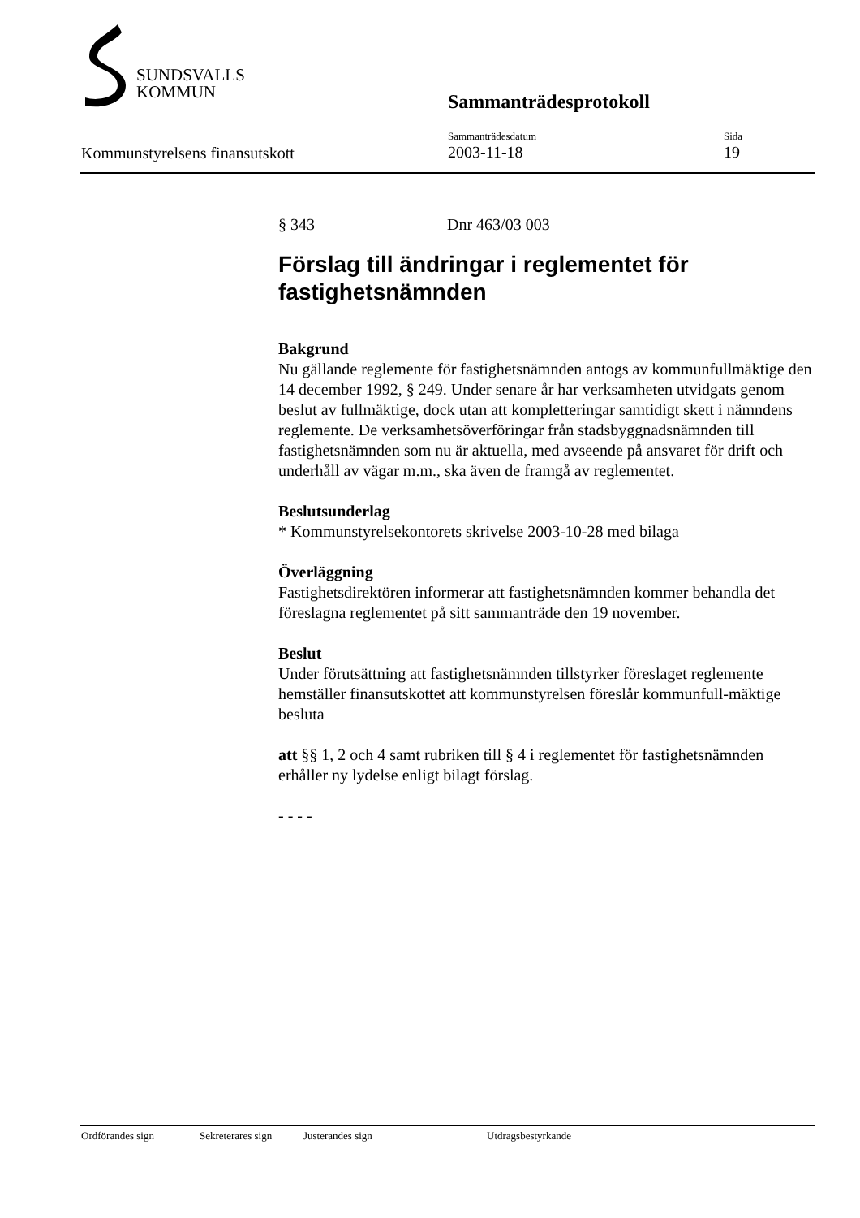SUNDSVALLS
KOMMUN
Sammanträdesprotokoll
Kommunstyrelsens finansutskott
Sammanträdesdatum
2003-11-18
Sida
19
§ 343 Dnr 463/03 003
Förslag till ändringar i reglementet för fastighetsnämnden
Bakgrund
Nu gällande reglemente för fastighetsnämnden antogs av kommunfullmäktige den 14 december 1992, § 249. Under senare år har verksamheten utvidgats genom beslut av fullmäktige, dock utan att kompletteringar samtidigt skett i nämndens reglemente. De verksamhetsöverföringar från stadsbyggnadsnämnden till fastighetsnämnden som nu är aktuella, med avseende på ansvaret för drift och underhåll av vägar m.m., ska även de framgå av reglementet.
Beslutsunderlag
* Kommunstyrelsekontorets skrivelse 2003-10-28 med bilaga
Överläggning
Fastighetsdirektören informerar att fastighetsnämnden kommer behandla det föreslagna reglementet på sitt sammanträde den 19 november.
Beslut
Under förutsättning att fastighetsnämnden tillstyrker föreslaget reglemente hemställer finansutskottet att kommunstyrelsen föreslår kommunfull-mäktige besluta
att §§ 1, 2 och 4 samt rubriken till § 4 i reglementet för fastighetsnämnden erhåller ny lydelse enligt bilagt förslag.
- - - -
Ordförandes sign Sekreterares sign Justerandes sign Utdragsbestyrkande